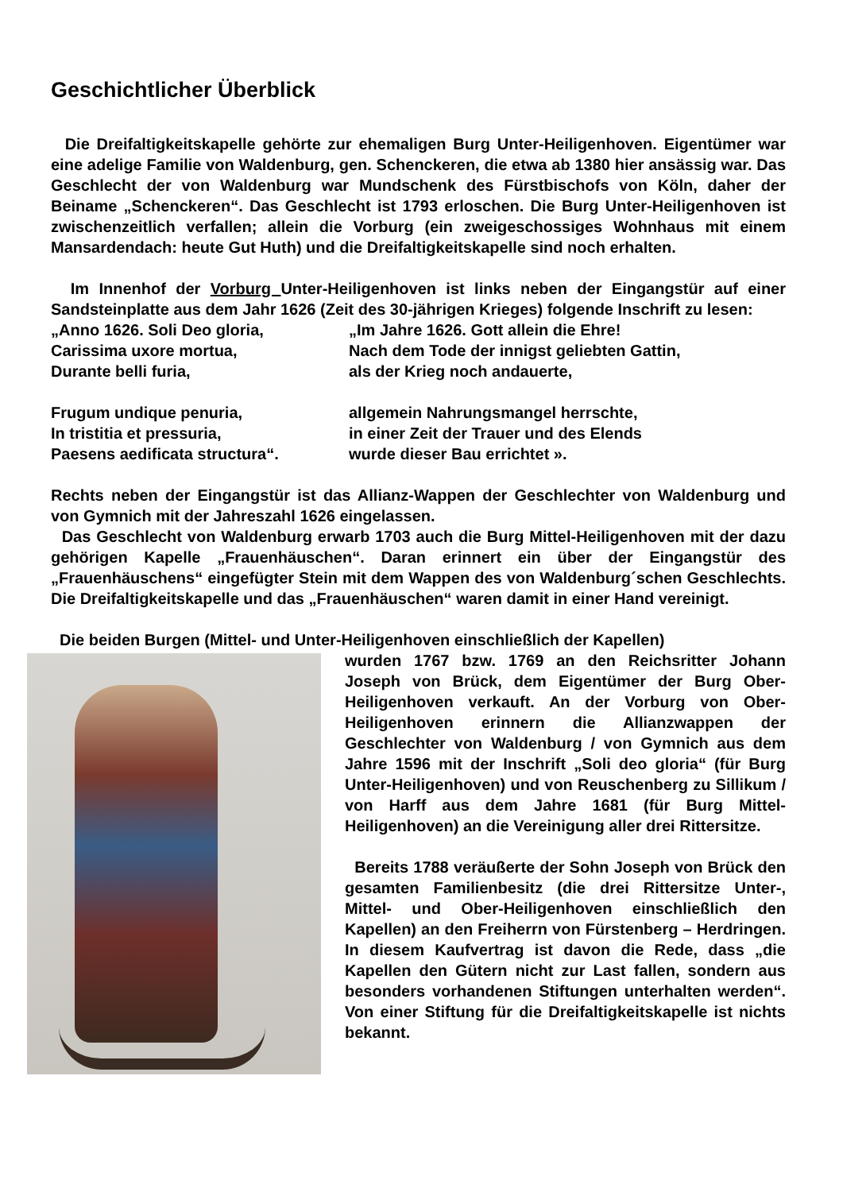Geschichtlicher Überblick
Die Dreifaltigkeitskapelle gehörte zur ehemaligen Burg Unter-Heiligenhoven. Eigentümer war eine adelige Familie von Waldenburg, gen. Schenckeren, die etwa ab 1380 hier ansässig war. Das Geschlecht der von Waldenburg war Mundschenk des Fürstbischofs von Köln, daher der Beiname „Schenckeren“. Das Geschlecht ist 1793 erloschen. Die Burg Unter-Heiligenhoven ist zwischenzeitlich verfallen; allein die Vorburg (ein zweigeschossiges Wohnhaus mit einem Mansardendach: heute Gut Huth) und die Dreifaltigkeitskapelle sind noch erhalten.
Im Innenhof der Vorburg Unter-Heiligenhoven ist links neben der Eingangstür auf einer Sandsteinplatte aus dem Jahr 1626 (Zeit des 30-jährigen Krieges) folgende Inschrift zu lesen:
„Anno 1626. Soli Deo gloria,
„Im Jahre 1626. Gott allein die Ehre!
Carissima uxore mortua,
Nach dem Tode der innigst geliebten Gattin,
Durante belli furia,
als der Krieg noch andauerte,
Frugum undique penuria,
allgemein Nahrungsmangel herrschte,
In tristitia et pressuria,
in einer Zeit der Trauer und des Elends
Paesens aedificata structura“.
wurde dieser Bau errichtet ».
Rechts neben der Eingangstür ist das Allianz-Wappen der Geschlechter von Waldenburg und von Gymnich mit der Jahreszahl 1626 eingelassen.
Das Geschlecht von Waldenburg erwarb 1703 auch die Burg Mittel-Heiligenhoven mit der dazu gehörigen Kapelle „Frauenhäuschen“. Daran erinnert ein über der Eingangstür des „Frauenhäuschens“ eingefügter Stein mit dem Wappen des von Waldenburg´schen Geschlechts. Die Dreifaltigkeitskapelle und das „Frauenhäuschen“ waren damit in einer Hand vereinigt.
Die beiden Burgen (Mittel- und Unter-Heiligenhoven einschließlich der Kapellen)
wurden 1767 bzw. 1769 an den Reichsritter Johann Joseph von Brück, dem Eigentümer der Burg Ober-Heiligenhoven verkauft. An der Vorburg von Ober-Heiligenhoven erinnern die Allianzwappen der Geschlechter von Waldenburg / von Gymnich aus dem Jahre 1596 mit der Inschrift „Soli deo gloria“ (für Burg Unter-Heiligenhoven) und von Reuschenberg zu Sillikum / von Harff aus dem Jahre 1681 (für Burg Mittel-Heiligenhoven) an die Vereinigung aller drei Rittersitze.
Bereits 1788 veräußerte der Sohn Joseph von Brück den gesamten Familienbesitz (die drei Rittersitze Unter-, Mittel- und Ober-Heiligenhoven einschließlich den Kapellen) an den Freiherrn von Fürstenberg – Herdringen. In diesem Kaufvertrag ist davon die Rede, dass „die Kapellen den Gütern nicht zur Last fallen, sondern aus besonders vorhandenen Stiftungen unterhalten werden“. Von einer Stiftung für die Dreifaltigkeitskapelle ist nichts bekannt.